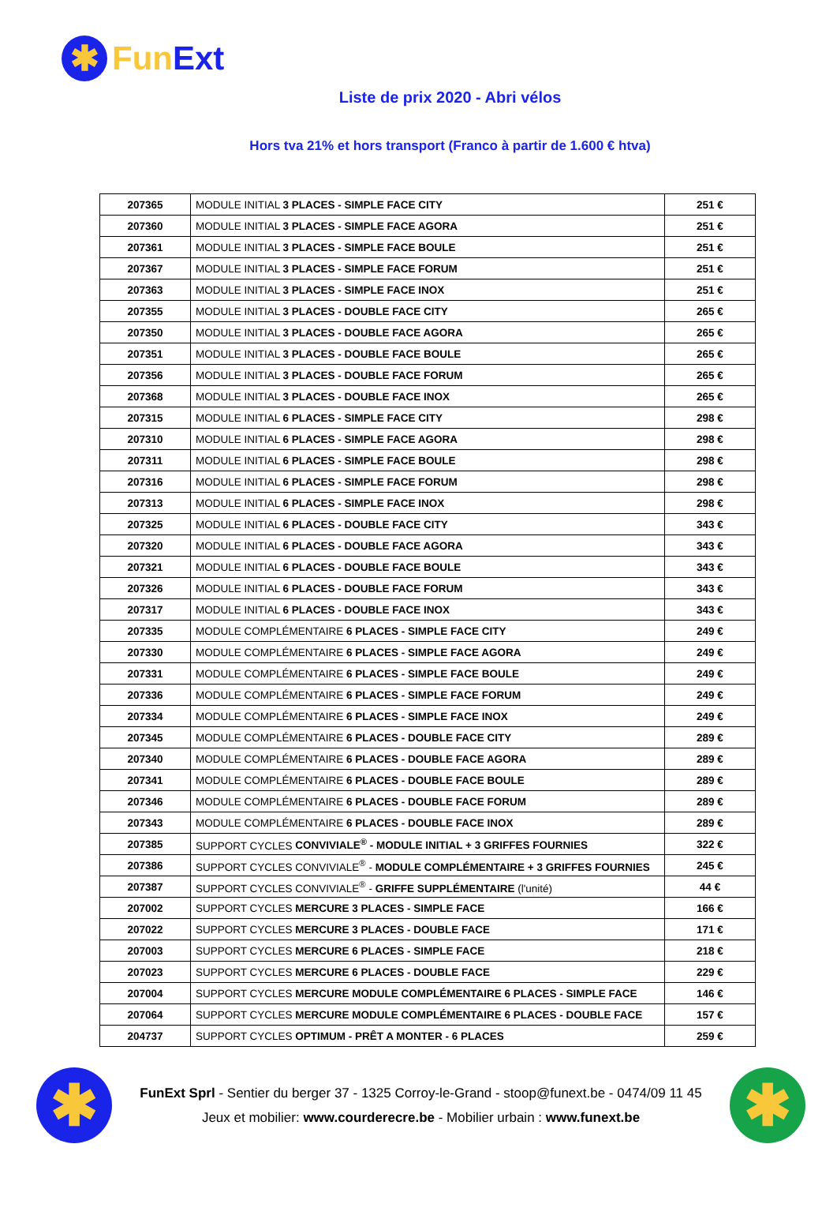✱
FunExt
Liste de prix 2020 - Abri vélos
Hors tva 21% et hors transport (Franco à partir de 1.600 € htva)
| 207365 | MODULE INITIAL 3 PLACES - SIMPLE FACE CITY | 251 € |
| 207360 | MODULE INITIAL 3 PLACES - SIMPLE FACE AGORA | 251 € |
| 207361 | MODULE INITIAL 3 PLACES - SIMPLE FACE BOULE | 251 € |
| 207367 | MODULE INITIAL 3 PLACES - SIMPLE FACE FORUM | 251 € |
| 207363 | MODULE INITIAL 3 PLACES - SIMPLE FACE INOX | 251 € |
| 207355 | MODULE INITIAL 3 PLACES - DOUBLE FACE CITY | 265 € |
| 207350 | MODULE INITIAL 3 PLACES - DOUBLE FACE AGORA | 265 € |
| 207351 | MODULE INITIAL 3 PLACES - DOUBLE FACE BOULE | 265 € |
| 207356 | MODULE INITIAL 3 PLACES - DOUBLE FACE FORUM | 265 € |
| 207368 | MODULE INITIAL 3 PLACES - DOUBLE FACE INOX | 265 € |
| 207315 | MODULE INITIAL 6 PLACES - SIMPLE FACE CITY | 298 € |
| 207310 | MODULE INITIAL 6 PLACES - SIMPLE FACE AGORA | 298 € |
| 207311 | MODULE INITIAL 6 PLACES - SIMPLE FACE BOULE | 298 € |
| 207316 | MODULE INITIAL 6 PLACES - SIMPLE FACE FORUM | 298 € |
| 207313 | MODULE INITIAL 6 PLACES - SIMPLE FACE INOX | 298 € |
| 207325 | MODULE INITIAL 6 PLACES - DOUBLE FACE CITY | 343 € |
| 207320 | MODULE INITIAL 6 PLACES - DOUBLE FACE AGORA | 343 € |
| 207321 | MODULE INITIAL 6 PLACES - DOUBLE FACE BOULE | 343 € |
| 207326 | MODULE INITIAL 6 PLACES - DOUBLE FACE FORUM | 343 € |
| 207317 | MODULE INITIAL 6 PLACES - DOUBLE FACE INOX | 343 € |
| 207335 | MODULE COMPLÉMENTAIRE 6 PLACES - SIMPLE FACE CITY | 249 € |
| 207330 | MODULE COMPLÉMENTAIRE 6 PLACES - SIMPLE FACE AGORA | 249 € |
| 207331 | MODULE COMPLÉMENTAIRE 6 PLACES - SIMPLE FACE BOULE | 249 € |
| 207336 | MODULE COMPLÉMENTAIRE 6 PLACES - SIMPLE FACE FORUM | 249 € |
| 207334 | MODULE COMPLÉMENTAIRE 6 PLACES - SIMPLE FACE INOX | 249 € |
| 207345 | MODULE COMPLÉMENTAIRE 6 PLACES - DOUBLE FACE CITY | 289 € |
| 207340 | MODULE COMPLÉMENTAIRE 6 PLACES - DOUBLE FACE AGORA | 289 € |
| 207341 | MODULE COMPLÉMENTAIRE 6 PLACES - DOUBLE FACE BOULE | 289 € |
| 207346 | MODULE COMPLÉMENTAIRE 6 PLACES - DOUBLE FACE FORUM | 289 € |
| 207343 | MODULE COMPLÉMENTAIRE 6 PLACES - DOUBLE FACE INOX | 289 € |
| 207385 | SUPPORT CYCLES CONVIVIALE<sup>®</sup> - MODULE INITIAL + 3 GRIFFES FOURNIES | 322 € |
| 207386 | SUPPORT CYCLES CONVIVIALE<sup>®</sup> - MODULE COMPLÉMENTAIRE + 3 GRIFFES FOURNIES | 245 € |
| 207387 | SUPPORT CYCLES CONVIVIALE<sup>®</sup> - GRIFFE SUPPLÉMENTAIRE (l'unité) | 44 € |
| 207002 | SUPPORT CYCLES MERCURE 3 PLACES - SIMPLE FACE | 166 € |
| 207022 | SUPPORT CYCLES MERCURE 3 PLACES - DOUBLE FACE | 171 € |
| 207003 | SUPPORT CYCLES MERCURE 6 PLACES - SIMPLE FACE | 218 € |
| 207023 | SUPPORT CYCLES MERCURE 6 PLACES - DOUBLE FACE | 229 € |
| 207004 | SUPPORT CYCLES MERCURE MODULE COMPLÉMENTAIRE 6 PLACES - SIMPLE FACE | 146 € |
| 207064 | SUPPORT CYCLES MERCURE MODULE COMPLÉMENTAIRE 6 PLACES - DOUBLE FACE | 157 € |
| 204737 | SUPPORT CYCLES OPTIMUM - PRÊT A MONTER - 6 PLACES | 259 € |
✱
FunExt Sprl - Sentier du berger 37 - 1325 Corroy-le-Grand - stoop@funext.be - 0474/09 11 45
Jeux et mobilier: www.courderecre.be - Mobilier urbain : www.funext.be
✱